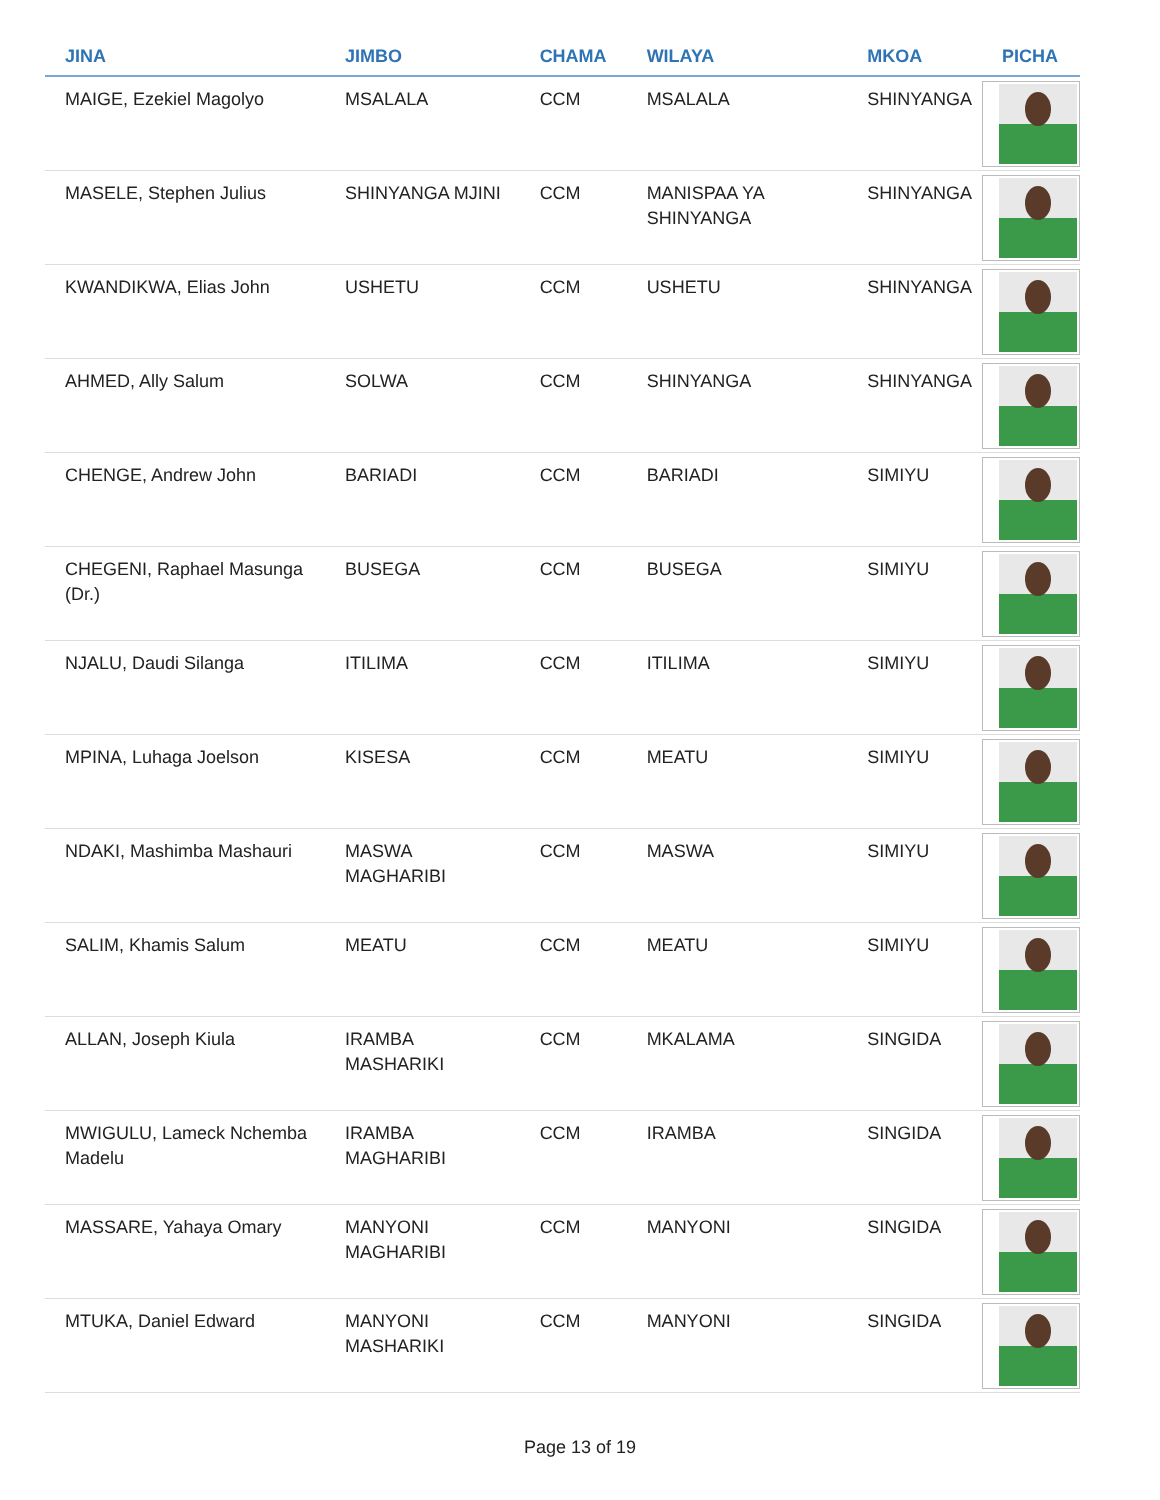| JINA | JIMBO | CHAMA | WILAYA | MKOA | PICHA |
| --- | --- | --- | --- | --- | --- |
| MAIGE, Ezekiel Magolyo | MSALALA | CCM | MSALALA | SHINYANGA | |
| MASELE, Stephen Julius | SHINYANGA MJINI | CCM | MANISPAA YA SHINYANGA | SHINYANGA | |
| KWANDIKWA, Elias John | USHETU | CCM | USHETU | SHINYANGA | |
| AHMED, Ally Salum | SOLWA | CCM | SHINYANGA | SHINYANGA | |
| CHENGE, Andrew John | BARIADI | CCM | BARIADI | SIMIYU | |
| CHEGENI, Raphael Masunga (Dr.) | BUSEGA | CCM | BUSEGA | SIMIYU | |
| NJALU, Daudi Silanga | ITILIMA | CCM | ITILIMA | SIMIYU | |
| MPINA, Luhaga Joelson | KISESA | CCM | MEATU | SIMIYU | |
| NDAKI, Mashimba Mashauri | MASWA MAGHARIBI | CCM | MASWA | SIMIYU | |
| SALIM, Khamis Salum | MEATU | CCM | MEATU | SIMIYU | |
| ALLAN, Joseph Kiula | IRAMBA MASHARIKI | CCM | MKALAMA | SINGIDA | |
| MWIGULU, Lameck Nchemba Madelu | IRAMBA MAGHARIBI | CCM | IRAMBA | SINGIDA | |
| MASSARE, Yahaya Omary | MANYONI MAGHARIBI | CCM | MANYONI | SINGIDA | |
| MTUKA, Daniel Edward | MANYONI MASHARIKI | CCM | MANYONI | SINGIDA | |
Page 13 of 19